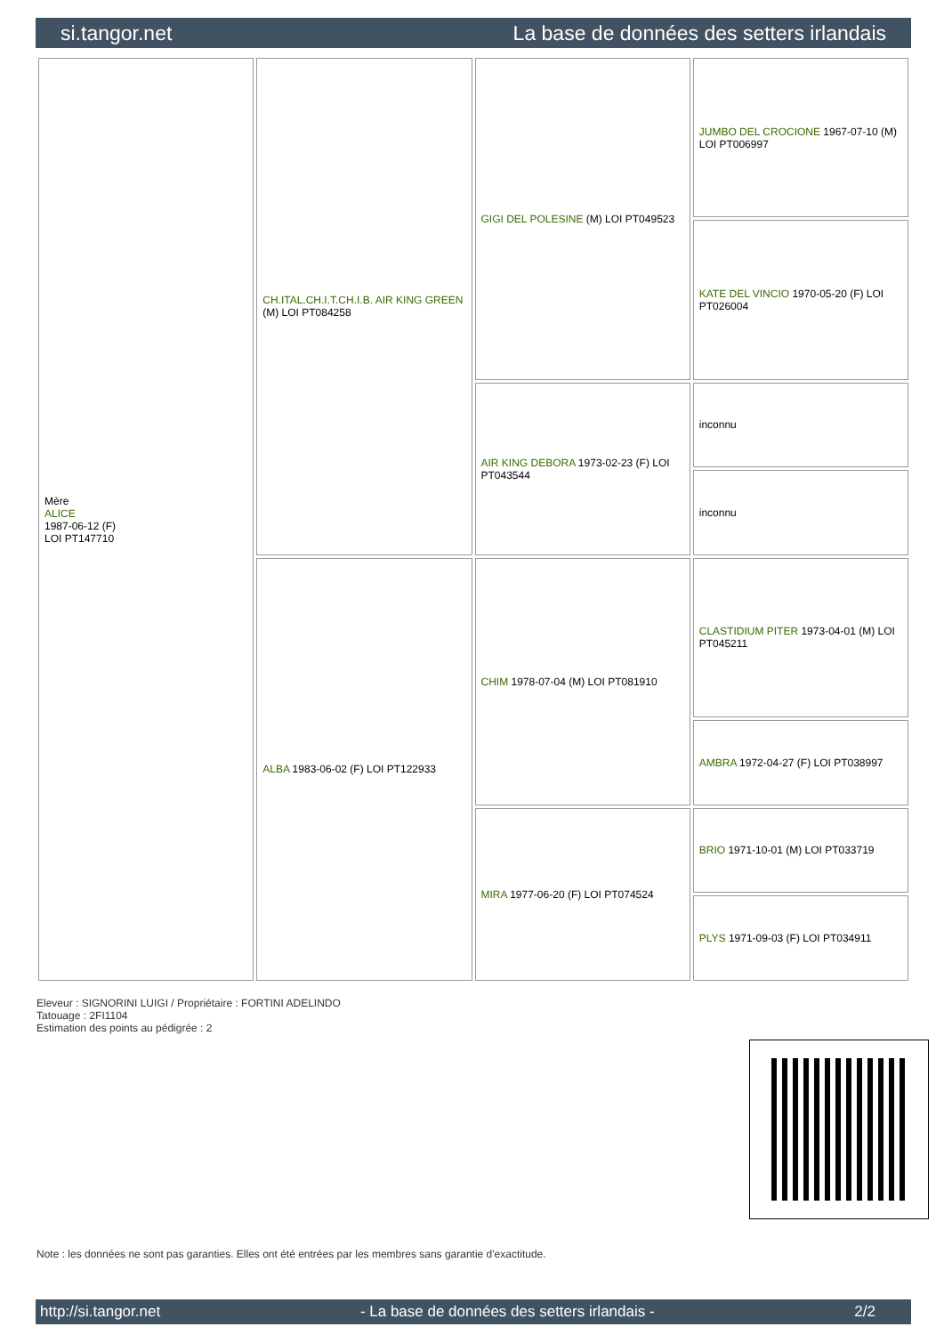si.tangor.net La base de données des setters irlandais
| Mère ALICE 1987-06-12 (F) LOI PT147710 | CH.ITAL.CH.I.T.CH.I.B. AIR KING GREEN (M) LOI PT084258 | GIGI DEL POLESINE (M) LOI PT049523 | JUMBO DEL CROCIONE 1967-07-10 (M) LOI PT006997 |
| | | | KATE DEL VINCIO 1970-05-20 (F) LOI PT026004 |
| | | AIR KING DEBORA 1973-02-23 (F) LOI PT043544 | inconnu |
| | | | inconnu |
| | ALBA 1983-06-02 (F) LOI PT122933 | CHIM 1978-07-04 (M) LOI PT081910 | CLASTIDIUM PITER 1973-04-01 (M) LOI PT045211 |
| | | | AMBRA 1972-04-27 (F) LOI PT038997 |
| | | MIRA 1977-06-20 (F) LOI PT074524 | BRIO 1971-10-01 (M) LOI PT033719 |
| | | | PLYS 1971-09-03 (F) LOI PT034911 |
Eleveur : SIGNORINI LUIGI / Propriétaire : FORTINI ADELINDO
Tatouage : 2FI1104
Estimation des points au pédigrée : 2
Note : les données ne sont pas garanties. Elles ont été entrées par les membres sans garantie d'exactitude.
http://si.tangor.net - La base de données des setters irlandais - 2/2